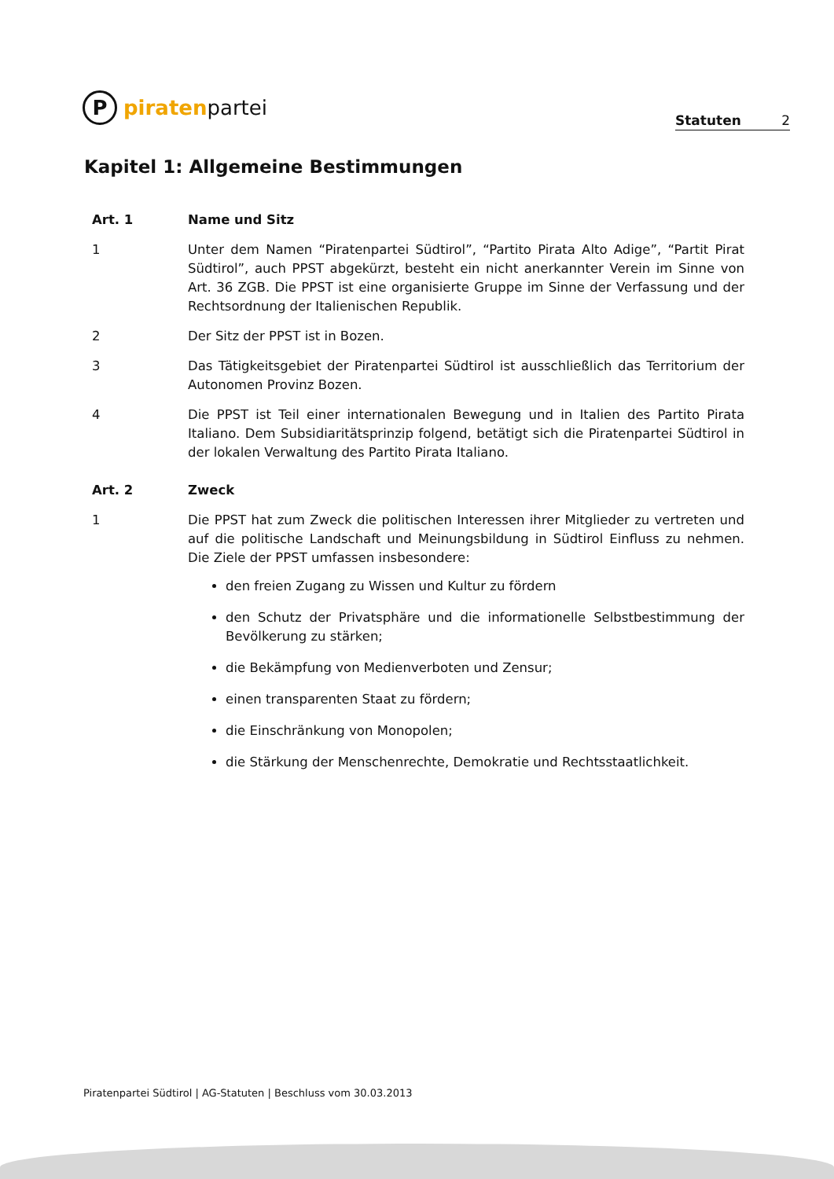P
piratenpartei
Statuten 2
Kapitel 1: Allgemeine Bestimmungen
Art. 1 Name und Sitz
1 Unter dem Namen “Piratenpartei Südtirol”, “Partito Pirata Alto Adige”, “Partit Pirat Südtirol”, auch PPST abgekürzt, besteht ein nicht anerkannter Verein im Sinne von Art. 36 ZGB. Die PPST ist eine organisierte Gruppe im Sinne der Verfassung und der Rechtsordnung der Italienischen Republik.
2 Der Sitz der PPST ist in Bozen.
3 Das Tätigkeitsgebiet der Piratenpartei Südtirol ist ausschließlich das Territorium der Autonomen Provinz Bozen.
4 Die PPST ist Teil einer internationalen Bewegung und in Italien des Partito Pirata Italiano. Dem Subsidiaritätsprinzip folgend, betätigt sich die Piratenpartei Südtirol in der lokalen Verwaltung des Partito Pirata Italiano.
Art. 2 Zweck
1 Die PPST hat zum Zweck die politischen Interessen ihrer Mitglieder zu vertreten und auf die politische Landschaft und Meinungsbildung in Südtirol Einfluss zu nehmen. Die Ziele der PPST umfassen insbesondere:
den freien Zugang zu Wissen und Kultur zu fördern
den Schutz der Privatsphäre und die informationelle Selbstbestimmung der Bevölkerung zu stärken;
die Bekämpfung von Medienverboten und Zensur;
einen transparenten Staat zu fördern;
die Einschränkung von Monopolen;
die Stärkung der Menschenrechte, Demokratie und Rechtsstaatlichkeit.
Piratenpartei Südtirol | AG-Statuten | Beschluss vom 30.03.2013